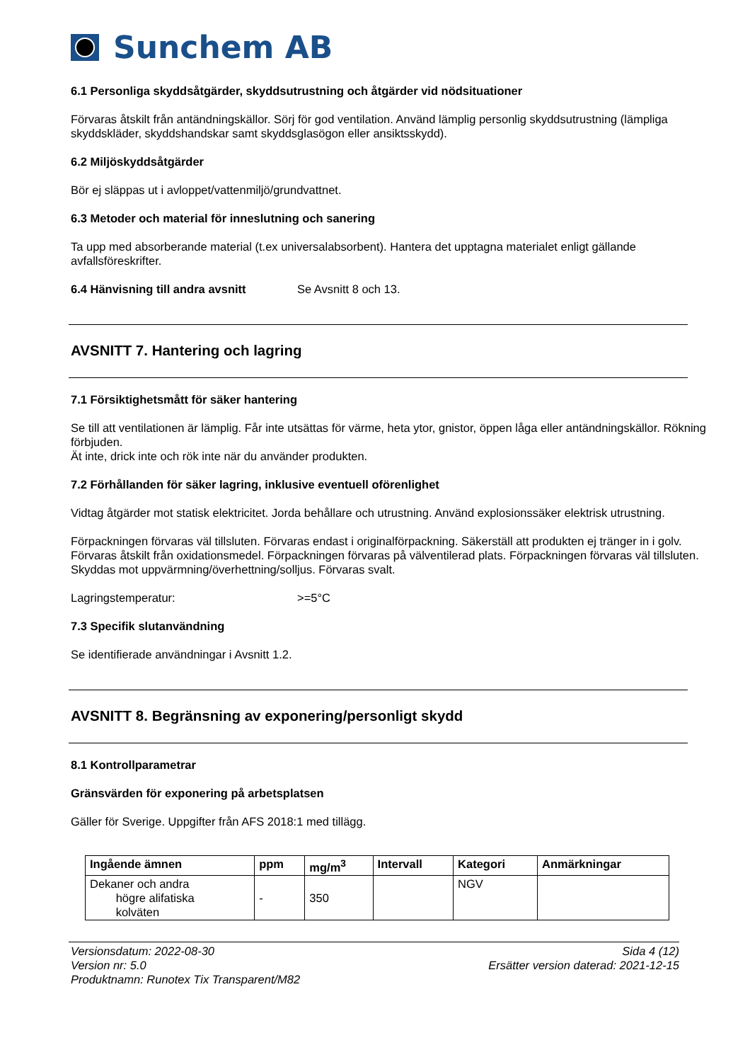Sunchem AB
6.1 Personliga skyddsåtgärder, skyddsutrustning och åtgärder vid nödsituationer
Förvaras åtskilt från antändningskällor. Sörj för god ventilation. Använd lämplig personlig skyddsutrustning (lämpliga skyddskläder, skyddshandskar samt skyddsglasögon eller ansiktsskydd).
6.2 Miljöskyddsåtgärder
Bör ej släppas ut i avloppet/vattenmiljö/grundvattnet.
6.3 Metoder och material för inneslutning och sanering
Ta upp med absorberande material (t.ex universalabsorbent). Hantera det upptagna materialet enligt gällande avfallsföreskrifter.
6.4 Hänvisning till andra avsnitt
Se Avsnitt 8 och 13.
AVSNITT 7. Hantering och lagring
7.1 Försiktighetsmått för säker hantering
Se till att ventilationen är lämplig. Får inte utsättas för värme, heta ytor, gnistor, öppen låga eller antändningskällor. Rökning förbjuden.
Ät inte, drick inte och rök inte när du använder produkten.
7.2 Förhållanden för säker lagring, inklusive eventuell oförenlighet
Vidtag åtgärder mot statisk elektricitet. Jorda behållare och utrustning. Använd explosionssäker elektrisk utrustning.
Förpackningen förvaras väl tillsluten. Förvaras endast i originalförpackning. Säkerställ att produkten ej tränger in i golv. Förvaras åtskilt från oxidationsmedel. Förpackningen förvaras på välventilerad plats. Förpackningen förvaras väl tillsluten. Skyddas mot uppvärmning/överhettning/solljus. Förvaras svalt.
Lagringstemperatur: >=5°C
7.3 Specifik slutanvändning
Se identifierade användningar i Avsnitt 1.2.
AVSNITT 8. Begränsning av exponering/personligt skydd
8.1 Kontrollparametrar
Gränsvärden för exponering på arbetsplatsen
Gäller för Sverige. Uppgifter från AFS 2018:1 med tillägg.
| Ingående ämnen | ppm | mg/m<sup>3</sup> | Intervall | Kategori | Anmärkningar |
| --- | --- | --- | --- | --- | --- |
| Dekaner och andra högre alifatiska kolväten | - | 350 | | NGV | |
Versionsdatum: 2022-08-30
Version nr: 5.0
Produktnamn: Runotex Tix Transparent/M82
Sida 4 (12)
Ersätter version daterad: 2021-12-15